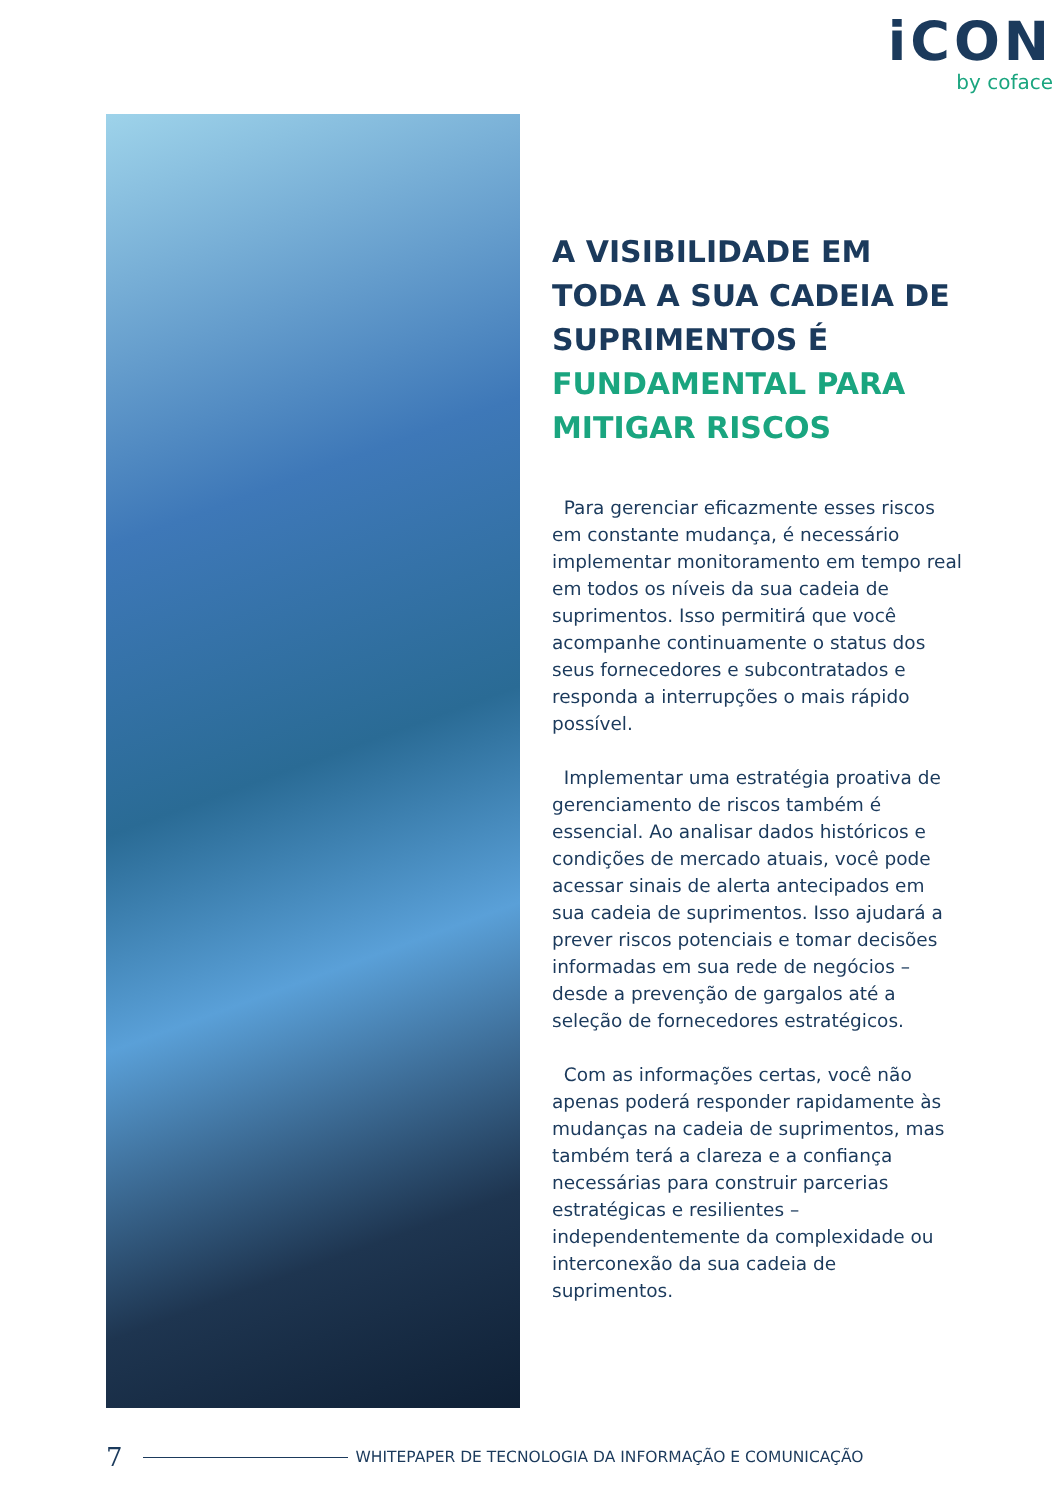iCON
by coface
A VISIBILIDADE EM TODA A SUA CADEIA DE SUPRIMENTOS É FUNDAMENTAL PARA MITIGAR RISCOS
Para gerenciar eficazmente esses riscos em constante mudança, é necessário implementar monitoramento em tempo real em todos os níveis da sua cadeia de suprimentos. Isso permitirá que você acompanhe continuamente o status dos seus fornecedores e subcontratados e responda a interrupções o mais rápido possível.
Implementar uma estratégia proativa de gerenciamento de riscos também é essencial. Ao analisar dados históricos e condições de mercado atuais, você pode acessar sinais de alerta antecipados em sua cadeia de suprimentos. Isso ajudará a prever riscos potenciais e tomar decisões informadas em sua rede de negócios – desde a prevenção de gargalos até a seleção de fornecedores estratégicos.
Com as informações certas, você não apenas poderá responder rapidamente às mudanças na cadeia de suprimentos, mas também terá a clareza e a confiança necessárias para construir parcerias estratégicas e resilientes – independentemente da complexidade ou interconexão da sua cadeia de suprimentos.
7 WHITEPAPER DE TECNOLOGIA DA INFORMAÇÃO E COMUNICAÇÃO